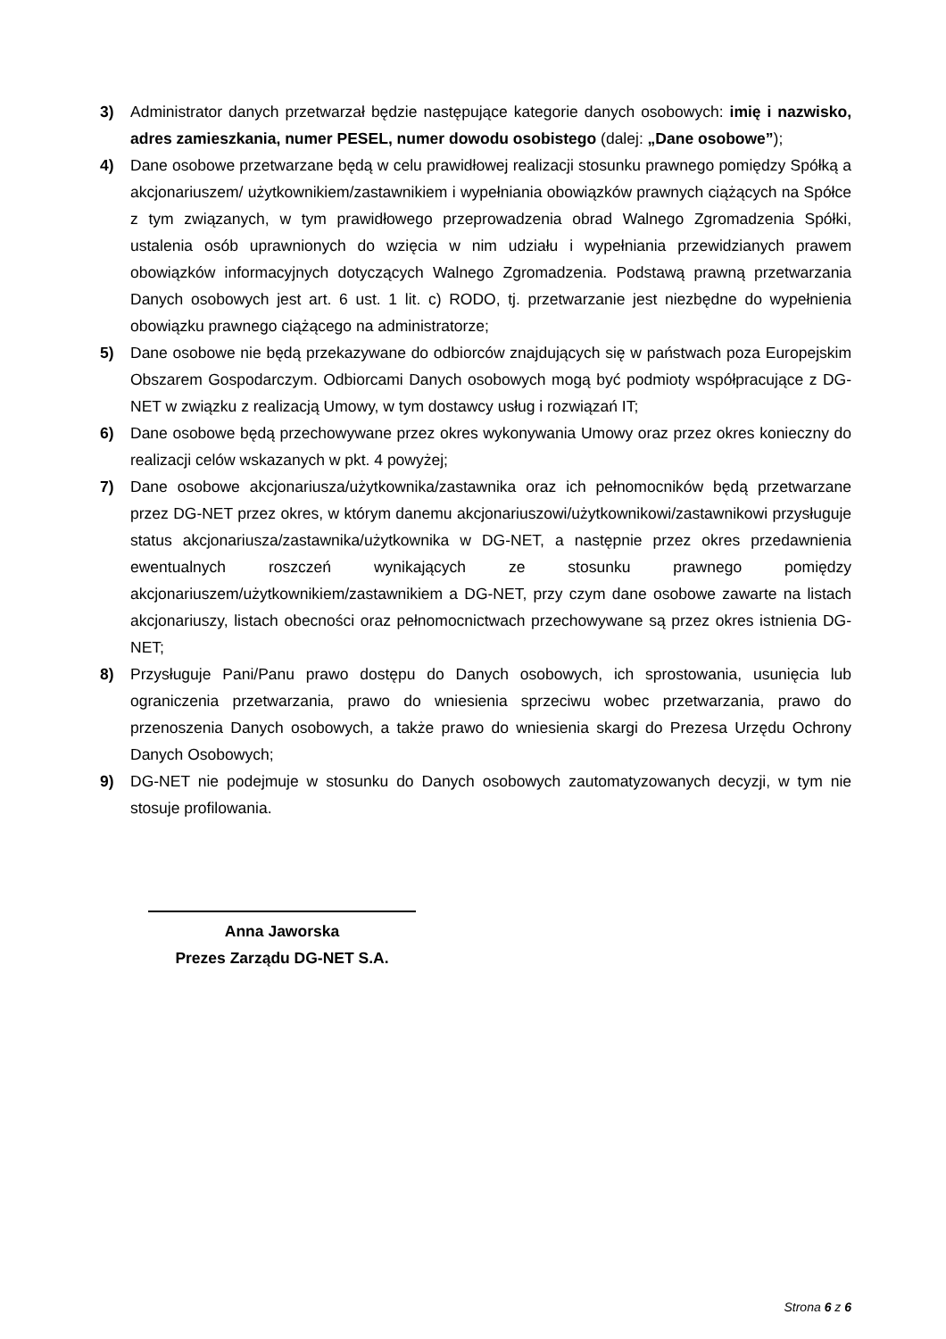3) Administrator danych przetwarzał będzie następujące kategorie danych osobowych: imię i nazwisko, adres zamieszkania, numer PESEL, numer dowodu osobistego (dalej: „Dane osobowe”);
4) Dane osobowe przetwarzane będą w celu prawidłowej realizacji stosunku prawnego pomiędzy Spółką a akcjonariuszem/ użytkownikiem/zastawnikiem i wypełniania obowiązków prawnych ciążących na Spółce z tym związanych, w tym prawidłowego przeprowadzenia obrad Walnego Zgromadzenia Spółki, ustalenia osób uprawnionych do wzięcia w nim udziału i wypełniania przewidzianych prawem obowiązków informacyjnych dotyczących Walnego Zgromadzenia. Podstawą prawną przetwarzania Danych osobowych jest art. 6 ust. 1 lit. c) RODO, tj. przetwarzanie jest niezbędne do wypełnienia obowiązku prawnego ciążącego na administratorze;
5) Dane osobowe nie będą przekazywane do odbiorców znajdujących się w państwach poza Europejskim Obszarem Gospodarczym. Odbiorcami Danych osobowych mogą być podmioty współpracujące z DG-NET w związku z realizacją Umowy, w tym dostawcy usług i rozwiązań IT;
6) Dane osobowe będą przechowywane przez okres wykonywania Umowy oraz przez okres konieczny do realizacji celów wskazanych w pkt. 4 powyżej;
7) Dane osobowe akcjonariusza/użytkownika/zastawnika oraz ich pełnomocników będą przetwarzane przez DG-NET przez okres, w którym danemu akcjonariuszowi/użytkownikowi/zastawnikowi przysługuje status akcjonariusza/zastawnika/użytkownika w DG-NET, a następnie przez okres przedawnienia ewentualnych roszczeń wynikających ze stosunku prawnego pomiędzy akcjonariuszem/użytkownikiem/zastawnikiem a DG-NET, przy czym dane osobowe zawarte na listach akcjonariuszy, listach obecności oraz pełnomocnictwach przechowywane są przez okres istnienia DG-NET;
8) Przysługuje Pani/Panu prawo dostępu do Danych osobowych, ich sprostowania, usunięcia lub ograniczenia przetwarzania, prawo do wniesienia sprzeciwu wobec przetwarzania, prawo do przenoszenia Danych osobowych, a także prawo do wniesienia skargi do Prezesa Urzędu Ochrony Danych Osobowych;
9) DG-NET nie podejmuje w stosunku do Danych osobowych zautomatyzowanych decyzji, w tym nie stosuje profilowania.
Anna Jaworska
Prezes Zarządu DG-NET S.A.
Strona 6 z 6